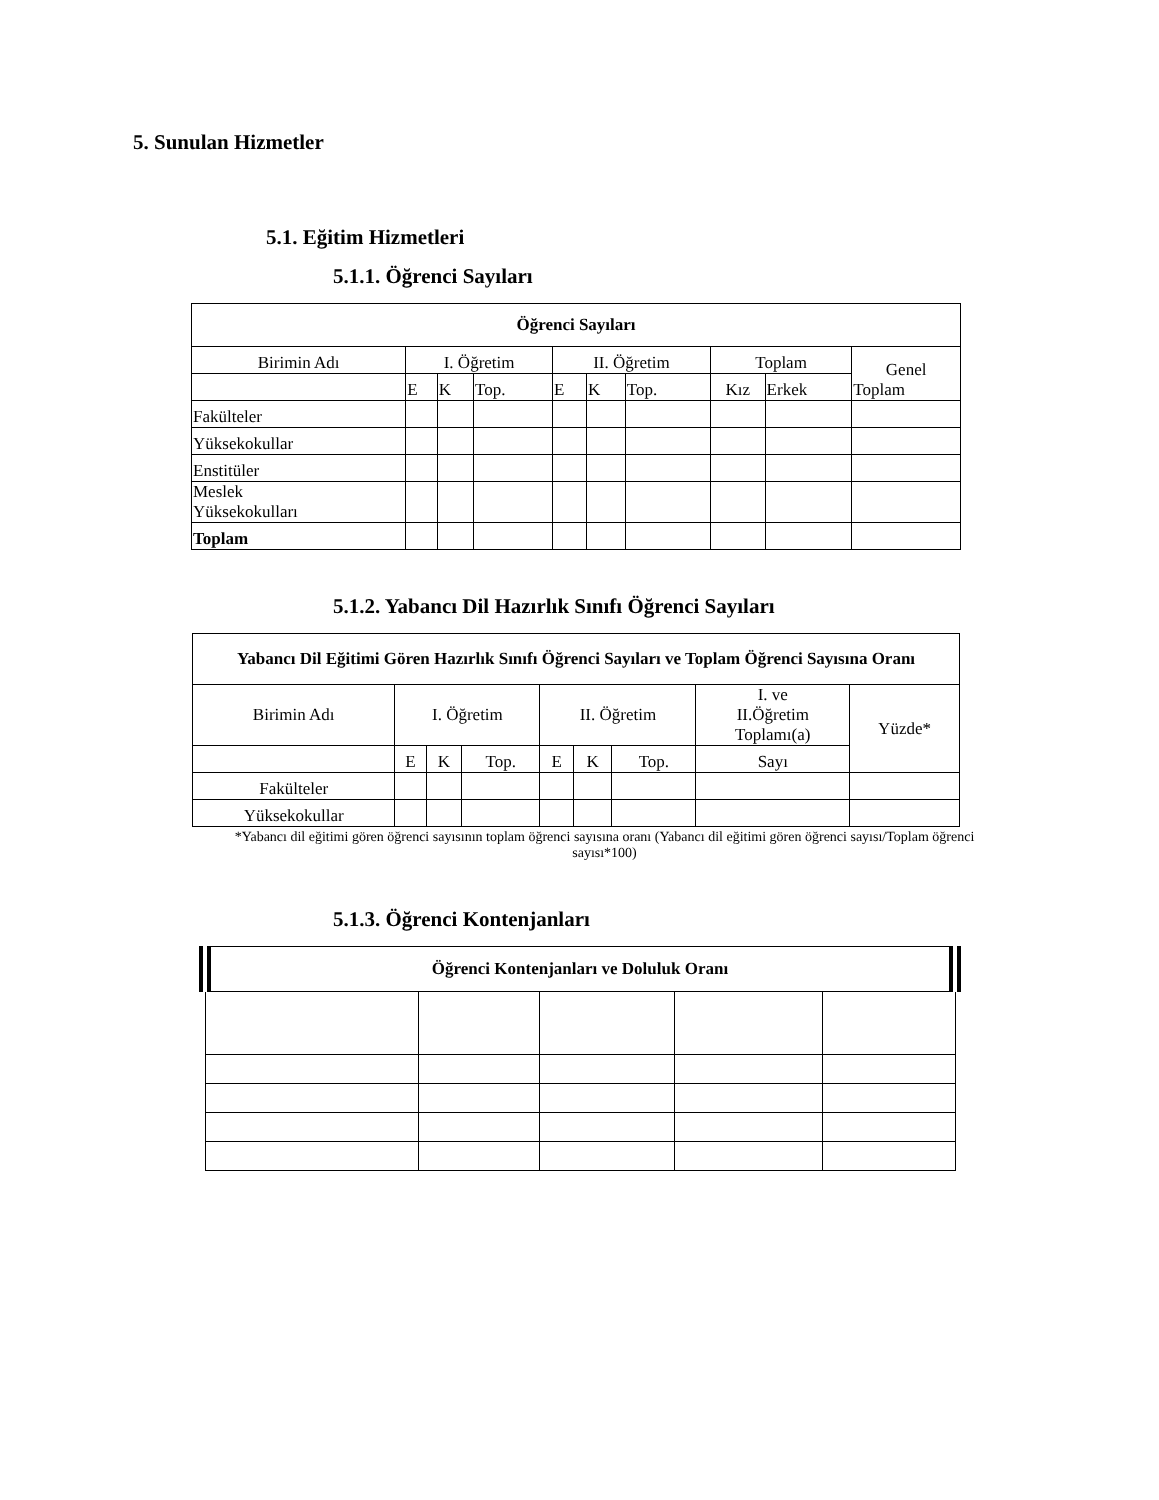5. Sunulan Hizmetler
5.1. Eğitim Hizmetleri
5.1.1. Öğrenci Sayıları
| Öğrenci Sayıları | | | | | | | | | |
| --- | --- | --- | --- | --- | --- | --- | --- | --- | --- |
| Birimin Adı | I. Öğretim | | | II. Öğretim | | | Toplam | | Genel Toplam |
| | E | K | Top. | E | K | Top. | Kız | Erkek | |
| Fakülteler | | | | | | | | | |
| Yüksekokullar | | | | | | | | | |
| Enstitüler | | | | | | | | | |
| Meslek Yüksekokulları | | | | | | | | | |
| Toplam | | | | | | | | | |
5.1.2. Yabancı Dil Hazırlık Sınıfı Öğrenci Sayıları
| Yabancı Dil Eğitimi Gören Hazırlık Sınıfı Öğrenci Sayıları ve Toplam Öğrenci Sayısına Oranı | | | | | | | | |
| --- | --- | --- | --- | --- | --- | --- | --- | --- |
| Birimin Adı | I. Öğretim | | | II. Öğretim | | | I. ve II.Öğretim Toplamı(a) | Yüzde* |
| | E | K | Top. | E | K | Top. | Sayı | |
| Fakülteler | | | | | | | | |
| Yüksekokullar | | | | | | | | |
*Yabancı dil eğitimi gören öğrenci sayısının toplam öğrenci sayısına oranı (Yabancı dil eğitimi gören öğrenci sayısı/Toplam öğrenci sayısı*100)
5.1.3. Öğrenci Kontenjanları
| Öğrenci Kontenjanları ve Doluluk Oranı | | | | |
| --- | --- | --- | --- | --- |